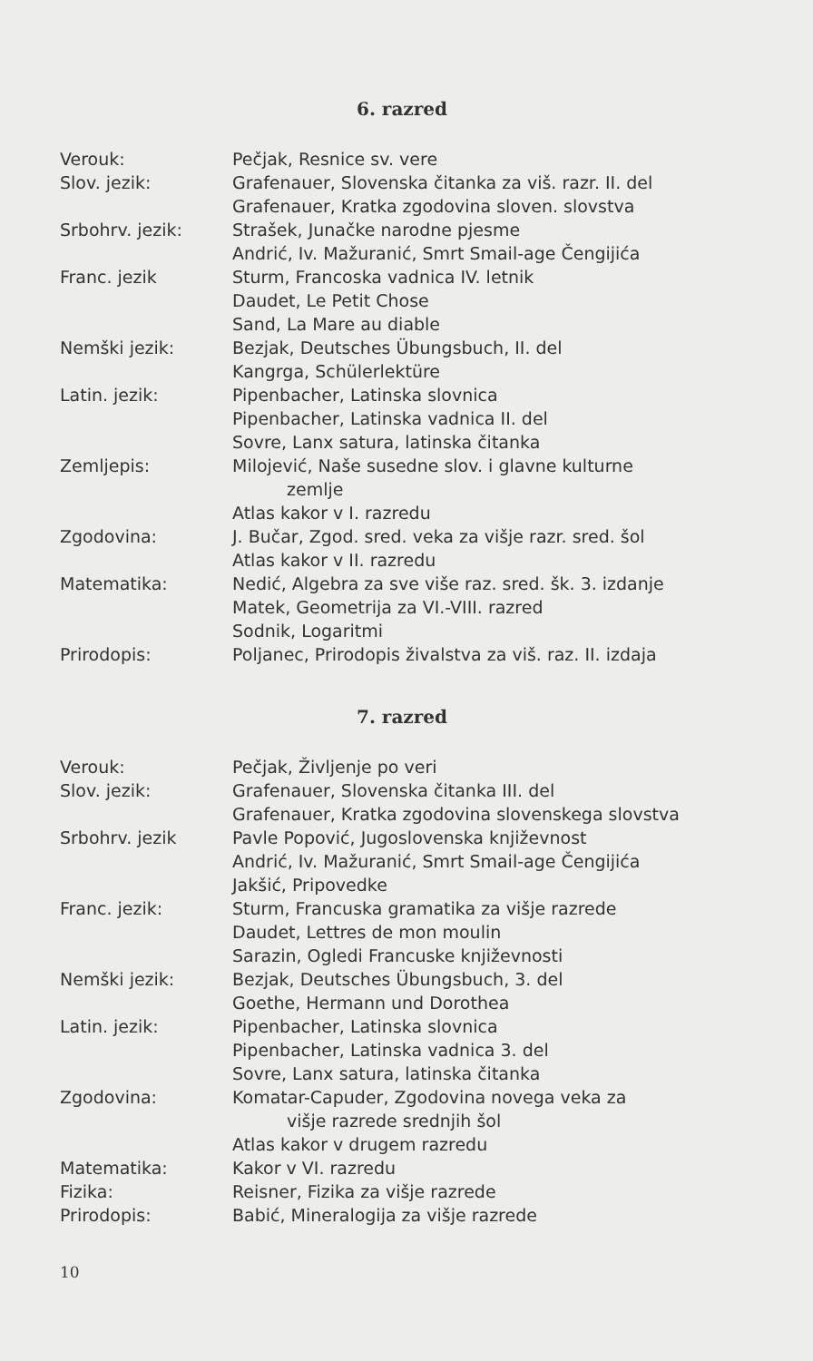6. razred
| Verouk: | Pečjak, Resnice sv. vere |
| Slov. jezik: | Grafenauer, Slovenska čitanka za viš. razr. II. del |
| | Grafenauer, Kratka zgodovina sloven. slovstva |
| Srbohrv. jezik: | Strašek, Junačke narodne pjesme |
| | Andrić, Iv. Mažuranić, Smrt Smail-age Čengijića |
| Franc. jezik | Sturm, Francoska vadnica IV. letnik |
| | Daudet, Le Petit Chose |
| | Sand, La Mare au diable |
| Nemški jezik: | Bezjak, Deutsches Übungsbuch, II. del |
| | Kangrga, Schülerlektüre |
| Latin. jezik: | Pipenbacher, Latinska slovnica |
| | Pipenbacher, Latinska vadnica II. del |
| | Sovre, Lanx satura, latinska čitanka |
| Zemljepis: | Milojević, Naše susedne slov. i glavne kulturne zemlje |
| | Atlas kakor v I. razredu |
| Zgodovina: | J. Bučar, Zgod. sred. veka za višje razr. sred. šol |
| | Atlas kakor v II. razredu |
| Matematika: | Nedić, Algebra za sve više raz. sred. šk. 3. izdanje |
| | Matek, Geometrija za VI.-VIII. razred |
| | Sodnik, Logaritmi |
| Prirodopis: | Poljanec, Prirodopis živalstva za viš. raz. II. izdaja |
7. razred
| Verouk: | Pečjak, Življenje po veri |
| Slov. jezik: | Grafenauer, Slovenska čitanka III. del |
| | Grafenauer, Kratka zgodovina slovenskega slovstva |
| Srbohrv. jezik | Pavle Popović, Jugoslovenska književnost |
| | Andrić, Iv. Mažuranić, Smrt Smail-age Čengijića |
| | Jakšić, Pripovedke |
| Franc. jezik: | Sturm, Francuska gramatika za višje razrede |
| | Daudet, Lettres de mon moulin |
| | Sarazin, Ogledi Francuske književnosti |
| Nemški jezik: | Bezjak, Deutsches Übungsbuch, 3. del |
| | Goethe, Hermann und Dorothea |
| Latin. jezik: | Pipenbacher, Latinska slovnica |
| | Pipenbacher, Latinska vadnica 3. del |
| | Sovre, Lanx satura, latinska čitanka |
| Zgodovina: | Komatar-Capuder, Zgodovina novega veka za višje razrede srednjih šol |
| | Atlas kakor v drugem razredu |
| Matematika: | Kakor v VI. razredu |
| Fizika: | Reisner, Fizika za višje razrede |
| Prirodopis: | Babić, Mineralogija za višje razrede |
10